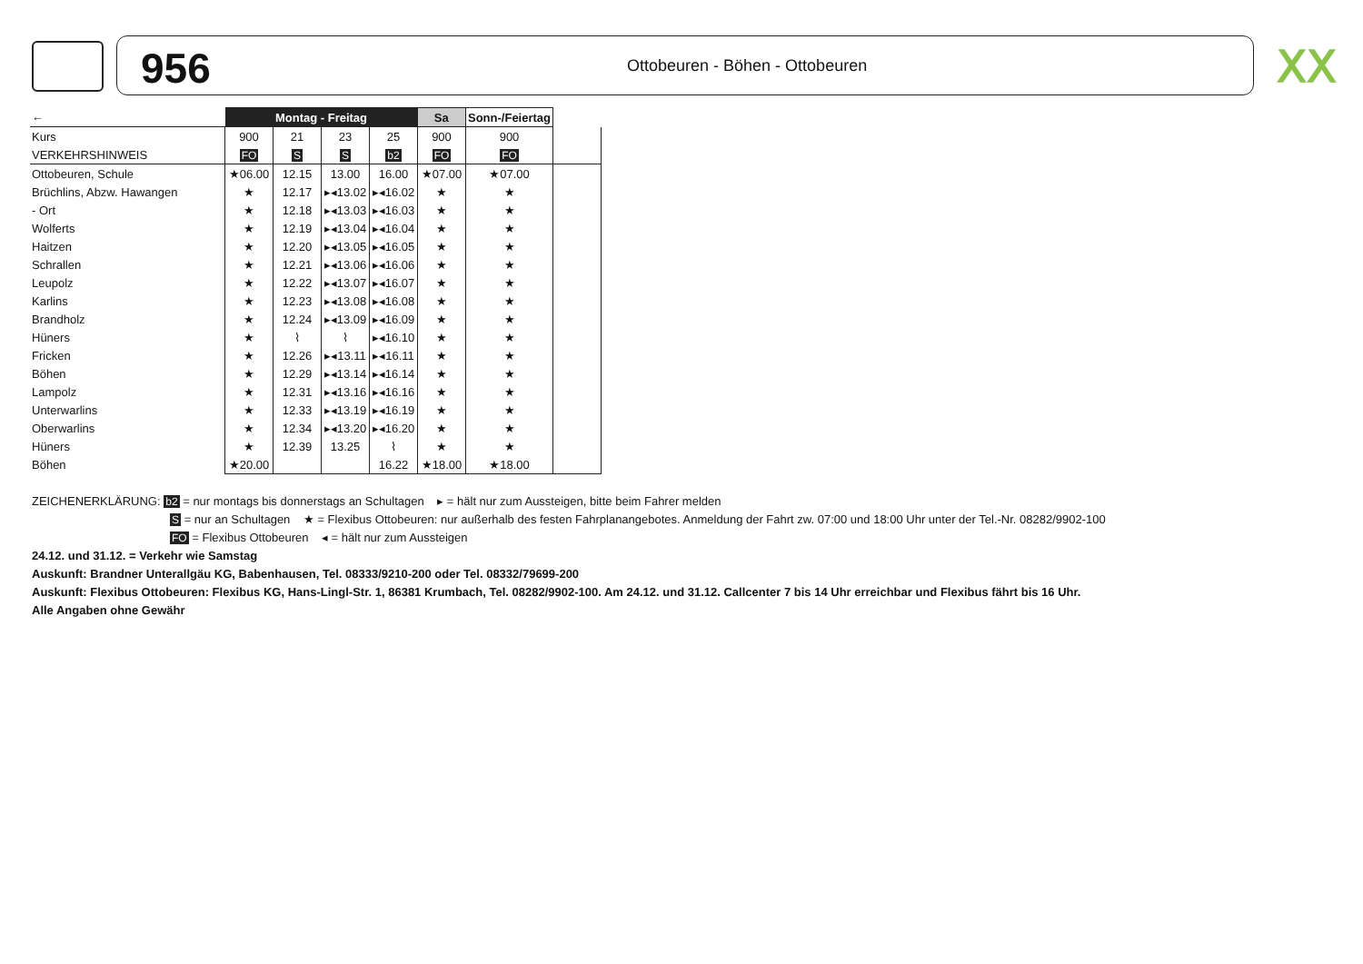956
Ottobeuren - Böhen - Ottobeuren
ⅩⅩ
| ← | Montag - Freitag | | | | Sa | Sonn-/Feiertag | |
| --- | --- | --- | --- | --- | --- | --- | --- |
| Kurs | 900 | 21 | 23 | 25 | 900 | 900 | |
| VERKEHRSHINWEIS | FO | S | S | b2 | FO | FO | |
| Ottobeuren, Schule | ★06.00 | 12.15 | 13.00 | 16.00 | ★07.00 | ★07.00 | |
| Brüchlins, Abzw. Hawangen | ★ | 12.17 | ▸◂13.02 | ▸◂16.02 | ★ | ★ | |
| - Ort | ★ | 12.18 | ▸◂13.03 | ▸◂16.03 | ★ | ★ | |
| Wolferts | ★ | 12.19 | ▸◂13.04 | ▸◂16.04 | ★ | ★ | |
| Haitzen | ★ | 12.20 | ▸◂13.05 | ▸◂16.05 | ★ | ★ | |
| Schrallen | ★ | 12.21 | ▸◂13.06 | ▸◂16.06 | ★ | ★ | |
| Leupolz | ★ | 12.22 | ▸◂13.07 | ▸◂16.07 | ★ | ★ | |
| Karlins | ★ | 12.23 | ▸◂13.08 | ▸◂16.08 | ★ | ★ | |
| Brandholz | ★ | 12.24 | ▸◂13.09 | ▸◂16.09 | ★ | ★ | |
| Hüners | ★ | ⌇ | ⌇ | ▸◂16.10 | ★ | ★ | |
| Fricken | ★ | 12.26 | ▸◂13.11 | ▸◂16.11 | ★ | ★ | |
| Böhen | ★ | 12.29 | ▸◂13.14 | ▸◂16.14 | ★ | ★ | |
| Lampolz | ★ | 12.31 | ▸◂13.16 | ▸◂16.16 | ★ | ★ | |
| Unterwarlins | ★ | 12.33 | ▸◂13.19 | ▸◂16.19 | ★ | ★ | |
| Oberwarlins | ★ | 12.34 | ▸◂13.20 | ▸◂16.20 | ★ | ★ | |
| Hüners | ★ | 12.39 | 13.25 | ⌇ | ★ | ★ | |
| Böhen | ★20.00 | | | 16.22 | ★18.00 | ★18.00 | |
ZEICHENERKLÄRUNG: b2 = nur montags bis donnerstags an Schultagen ▸ = hält nur zum Aussteigen, bitte beim Fahrer melden
S = nur an Schultagen ★ = Flexibus Ottobeuren: nur außerhalb des festen Fahrplanangebotes. Anmeldung der Fahrt zw. 07:00 und 18:00 Uhr unter der Tel.-Nr. 08282/9902-100
FO = Flexibus Ottobeuren ◂ = hält nur zum Aussteigen
24.12. und 31.12. = Verkehr wie Samstag
Auskunft: Brandner Unterallgäu KG, Babenhausen, Tel. 08333/9210-200 oder Tel. 08332/79699-200
Auskunft: Flexibus Ottobeuren: Flexibus KG, Hans-Lingl-Str. 1, 86381 Krumbach, Tel. 08282/9902-100. Am 24.12. und 31.12. Callcenter 7 bis 14 Uhr erreichbar und Flexibus fährt bis 16 Uhr.
Alle Angaben ohne Gewähr